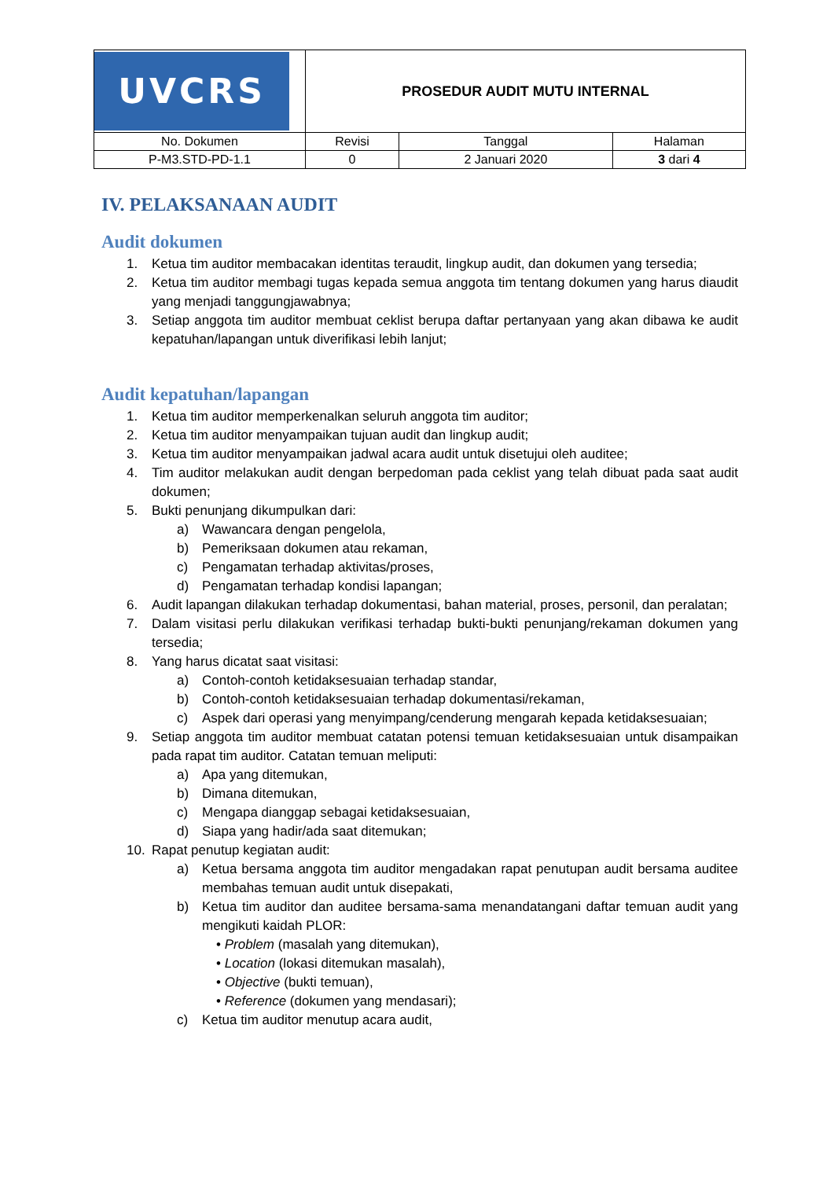| UVCRS | PROSEDUR AUDIT MUTU INTERNAL | | |
| No. Dokumen | Revisi | Tanggal | Halaman |
| P-M3.STD-PD-1.1 | 0 | 2 Januari 2020 | 3 dari 4 |
IV. PELAKSANAAN AUDIT
Audit dokumen
1. Ketua tim auditor membacakan identitas teraudit, lingkup audit, dan dokumen yang tersedia;
2. Ketua tim auditor membagi tugas kepada semua anggota tim tentang dokumen yang harus diaudit yang menjadi tanggungjawabnya;
3. Setiap anggota tim auditor membuat ceklist berupa daftar pertanyaan yang akan dibawa ke audit kepatuhan/lapangan untuk diverifikasi lebih lanjut;
Audit kepatuhan/lapangan
1. Ketua tim auditor memperkenalkan seluruh anggota tim auditor;
2. Ketua tim auditor menyampaikan tujuan audit dan lingkup audit;
3. Ketua tim auditor menyampaikan jadwal acara audit untuk disetujui oleh auditee;
4. Tim auditor melakukan audit dengan berpedoman pada ceklist yang telah dibuat pada saat audit dokumen;
5. Bukti penunjang dikumpulkan dari:
a) Wawancara dengan pengelola,
b) Pemeriksaan dokumen atau rekaman,
c) Pengamatan terhadap aktivitas/proses,
d) Pengamatan terhadap kondisi lapangan;
6. Audit lapangan dilakukan terhadap dokumentasi, bahan material, proses, personil, dan peralatan;
7. Dalam visitasi perlu dilakukan verifikasi terhadap bukti-bukti penunjang/rekaman dokumen yang tersedia;
8. Yang harus dicatat saat visitasi:
a) Contoh-contoh ketidaksesuaian terhadap standar,
b) Contoh-contoh ketidaksesuaian terhadap dokumentasi/rekaman,
c) Aspek dari operasi yang menyimpang/cenderung mengarah kepada ketidaksesuaian;
9. Setiap anggota tim auditor membuat catatan potensi temuan ketidaksesuaian untuk disampaikan pada rapat tim auditor. Catatan temuan meliputi:
a) Apa yang ditemukan,
b) Dimana ditemukan,
c) Mengapa dianggap sebagai ketidaksesuaian,
d) Siapa yang hadir/ada saat ditemukan;
10. Rapat penutup kegiatan audit:
a) Ketua bersama anggota tim auditor mengadakan rapat penutupan audit bersama auditee membahas temuan audit untuk disepakati,
b) Ketua tim auditor dan auditee bersama-sama menandatangani daftar temuan audit yang mengikuti kaidah PLOR:
• Problem (masalah yang ditemukan),
• Location (lokasi ditemukan masalah),
• Objective (bukti temuan),
• Reference (dokumen yang mendasari);
c) Ketua tim auditor menutup acara audit,